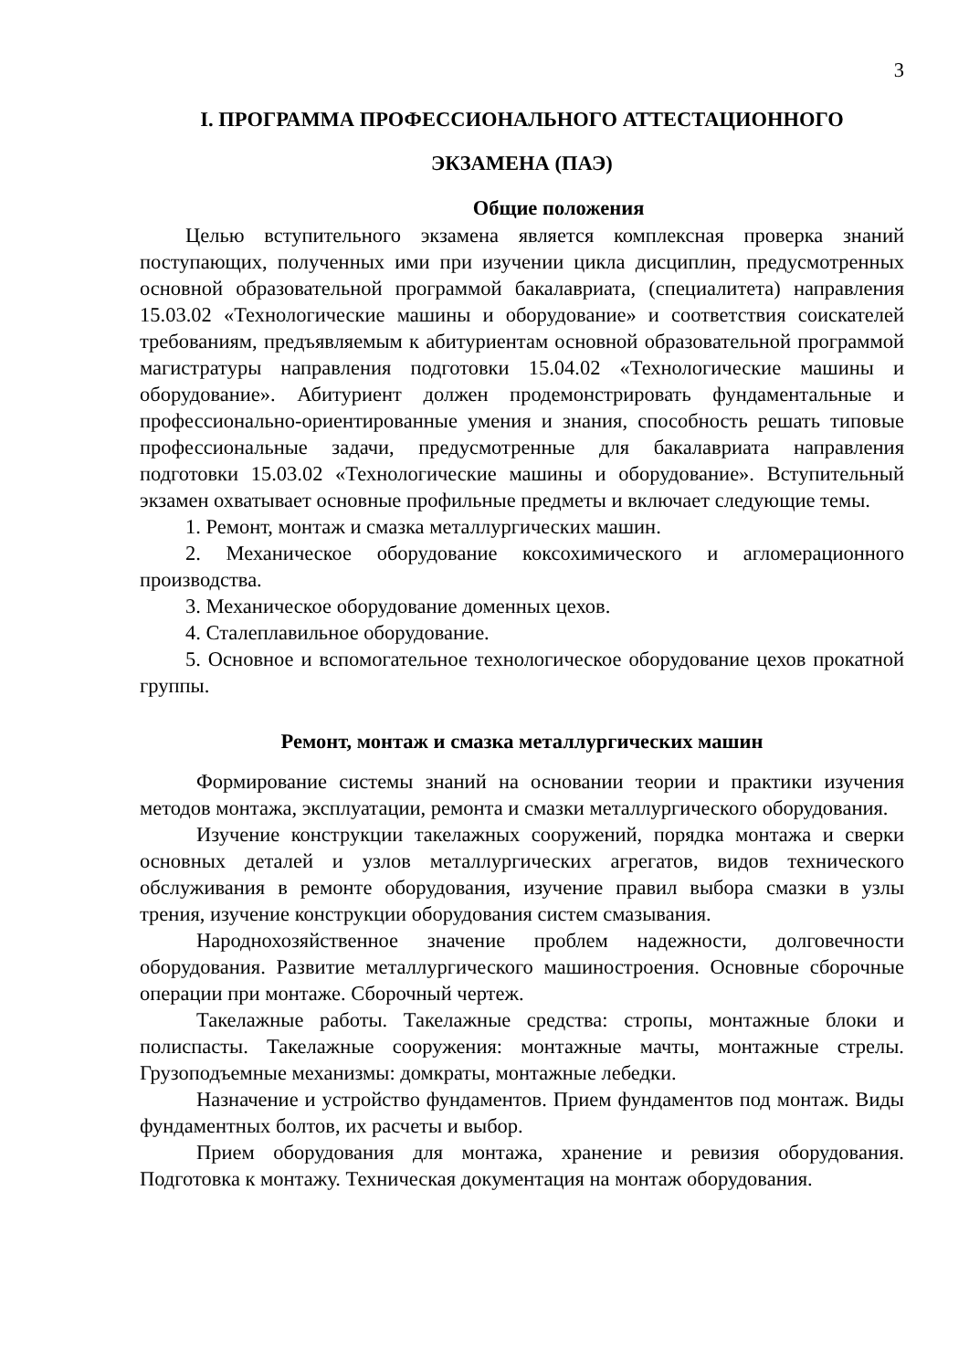3
I. ПРОГРАММА ПРОФЕССИОНАЛЬНОГО АТТЕСТАЦИОННОГО ЭКЗАМЕНА (ПАЭ)
Общие положения
Целью вступительного экзамена является комплексная проверка знаний поступающих, полученных ими при изучении цикла дисциплин, предусмотренных основной образовательной программой бакалавриата, (специалитета) направления 15.03.02 «Технологические машины и оборудование» и соответствия соискателей требованиям, предъявляемым к абитуриентам основной образовательной программой магистратуры направления подготовки 15.04.02 «Технологические машины и оборудование». Абитуриент должен продемонстрировать фундаментальные и профессионально-ориентированные умения и знания, способность решать типовые профессиональные задачи, предусмотренные для бакалавриата направления подготовки 15.03.02 «Технологические машины и оборудование». Вступительный экзамен охватывает основные профильные предметы и включает следующие темы.
1. Ремонт, монтаж и смазка металлургических машин.
2. Механическое оборудование коксохимического и агломерационного производства.
3. Механическое оборудование доменных цехов.
4. Сталеплавильное оборудование.
5. Основное и вспомогательное технологическое оборудование цехов прокатной группы.
Ремонт, монтаж и смазка металлургических машин
Формирование системы знаний на основании теории и практики изучения методов монтажа, эксплуатации, ремонта и смазки металлургического оборудования.
Изучение конструкции такелажных сооружений, порядка монтажа и сверки основных деталей и узлов металлургических агрегатов, видов технического обслуживания в ремонте оборудования, изучение правил выбора смазки в узлы трения, изучение конструкции оборудования систем смазывания.
Народнохозяйственное значение проблем надежности, долговечности оборудования. Развитие металлургического машиностроения. Основные сборочные операции при монтаже. Сборочный чертеж.
Такелажные работы. Такелажные средства: стропы, монтажные блоки и полиспасты. Такелажные сооружения: монтажные мачты, монтажные стрелы. Грузоподъемные механизмы: домкраты, монтажные лебедки.
Назначение и устройство фундаментов. Прием фундаментов под монтаж. Виды фундаментных болтов, их расчеты и выбор.
Прием оборудования для монтажа, хранение и ревизия оборудования. Подготовка к монтажу. Техническая документация на монтаж оборудования.